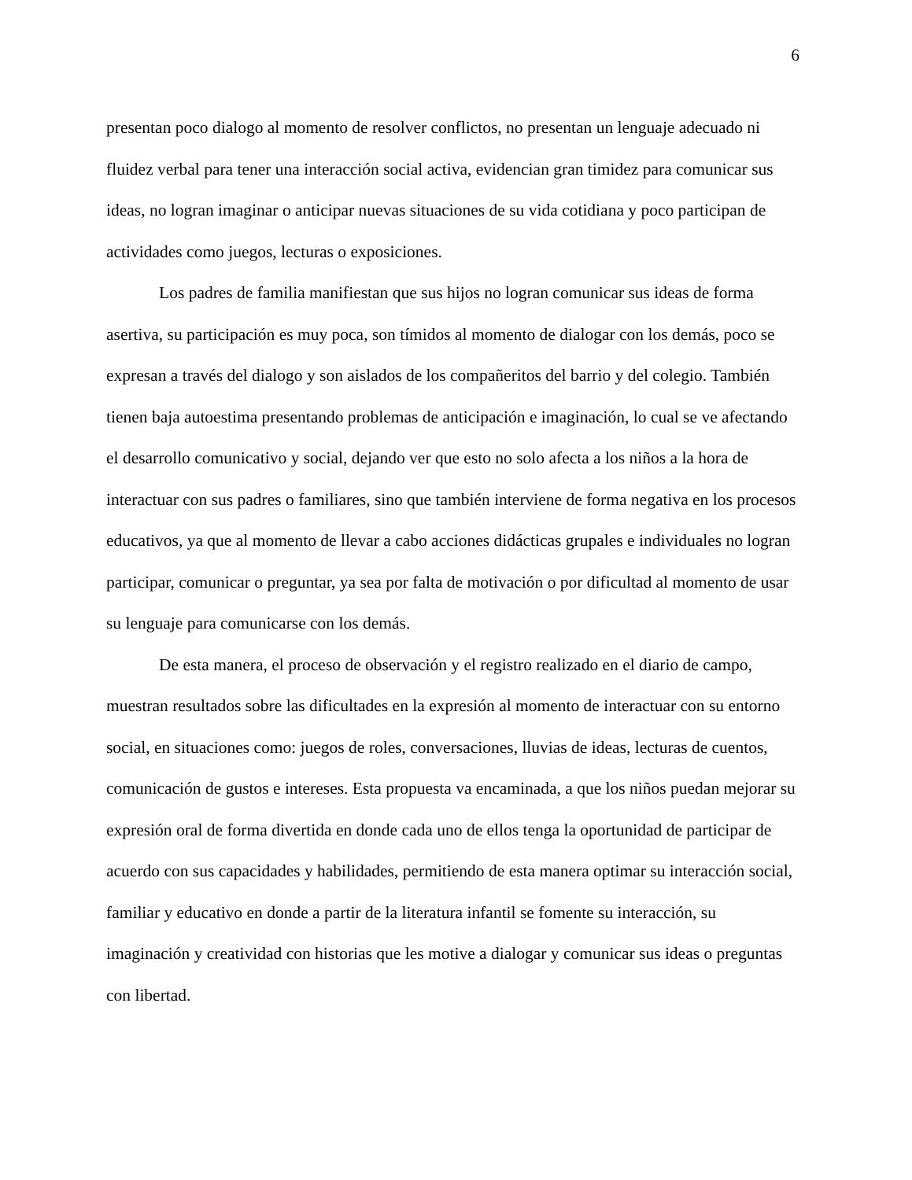6
presentan poco dialogo al momento de resolver conflictos, no presentan un lenguaje adecuado ni fluidez verbal para tener una interacción social activa, evidencian gran timidez para comunicar sus ideas, no logran imaginar o anticipar nuevas situaciones de su vida cotidiana y poco participan de actividades como juegos, lecturas o exposiciones.
Los padres de familia manifiestan que sus hijos no logran comunicar sus ideas de forma asertiva, su participación es muy poca, son tímidos al momento de dialogar con los demás, poco se expresan a través del dialogo y son aislados de los compañeritos del barrio y del colegio. También tienen baja autoestima presentando problemas de anticipación e imaginación, lo cual se ve afectando el desarrollo comunicativo y social, dejando ver que esto no solo afecta a los niños a la hora de interactuar con sus padres o familiares, sino que también interviene de forma negativa en los procesos educativos, ya que al momento de llevar a cabo acciones didácticas grupales e individuales no logran participar, comunicar o preguntar, ya sea por falta de motivación o por dificultad al momento de usar su lenguaje para comunicarse con los demás.
De esta manera, el proceso de observación y el registro realizado en el diario de campo, muestran resultados sobre las dificultades en la expresión al momento de interactuar con su entorno social, en situaciones como: juegos de roles, conversaciones, lluvias de ideas, lecturas de cuentos, comunicación de gustos e intereses. Esta propuesta va encaminada, a que los niños puedan mejorar su expresión oral de forma divertida en donde cada uno de ellos tenga la oportunidad de participar de acuerdo con sus capacidades y habilidades, permitiendo de esta manera optimar su interacción social, familiar y educativo en donde a partir de la literatura infantil se fomente su interacción, su imaginación y creatividad con historias que les motive a dialogar y comunicar sus ideas o preguntas con libertad.